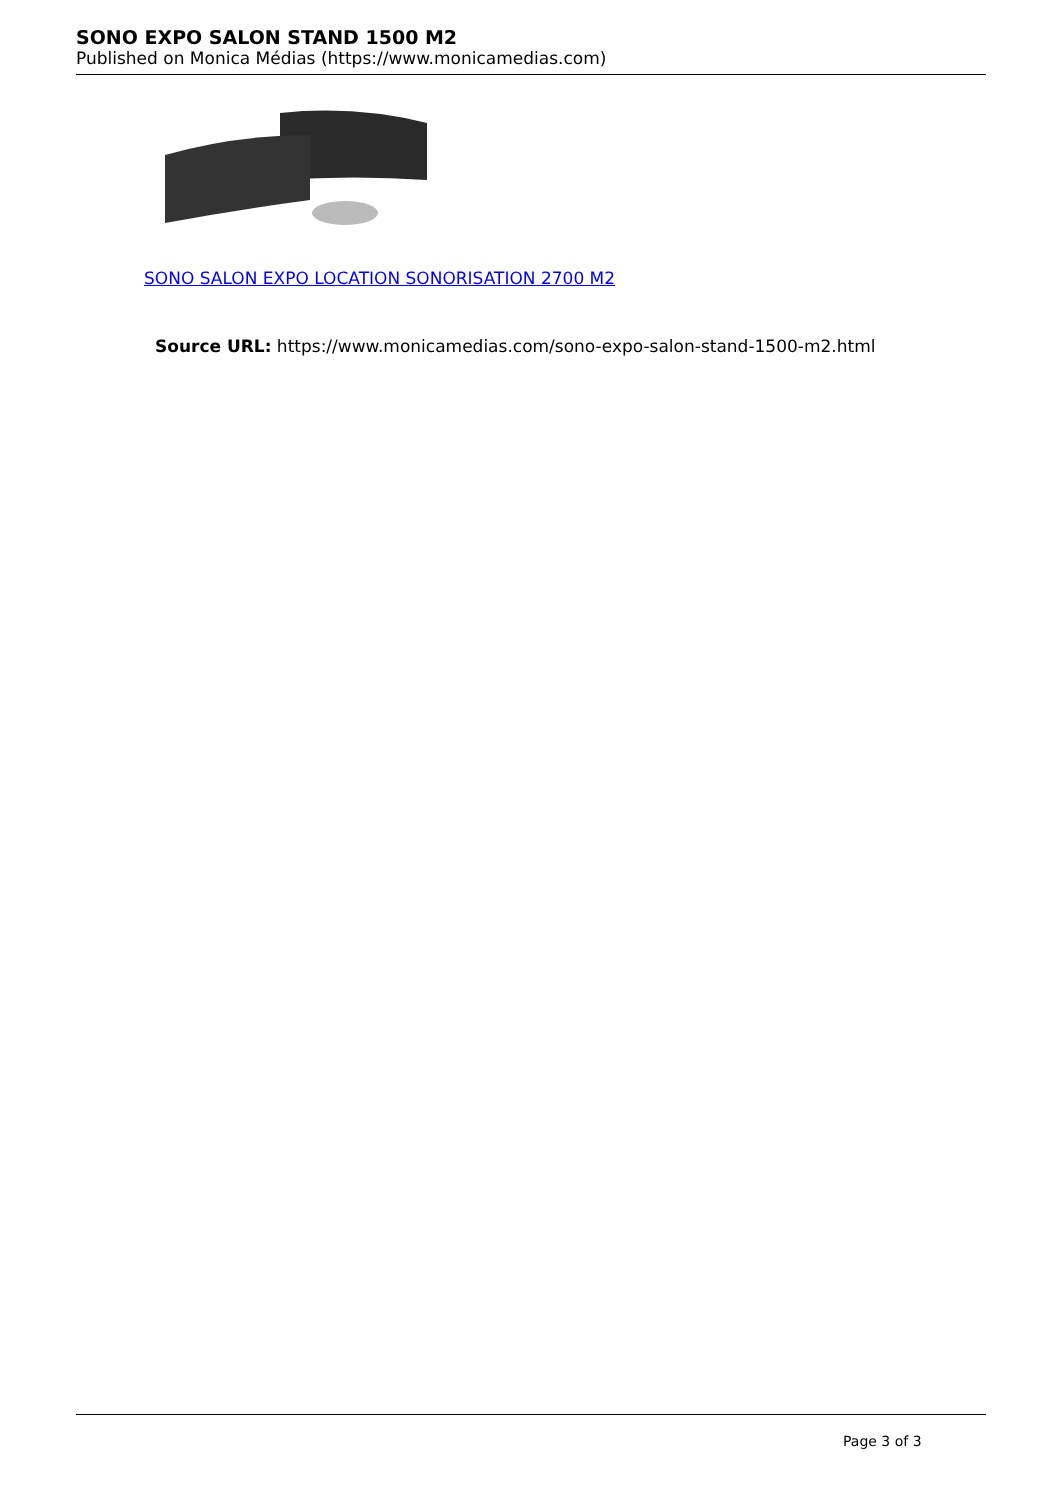SONO EXPO SALON STAND 1500 M2
Published on Monica Médias (https://www.monicamedias.com)
SONO SALON EXPO LOCATION SONORISATION 2700 M2
Source URL: https://www.monicamedias.com/sono-expo-salon-stand-1500-m2.html
Page 3 of 3